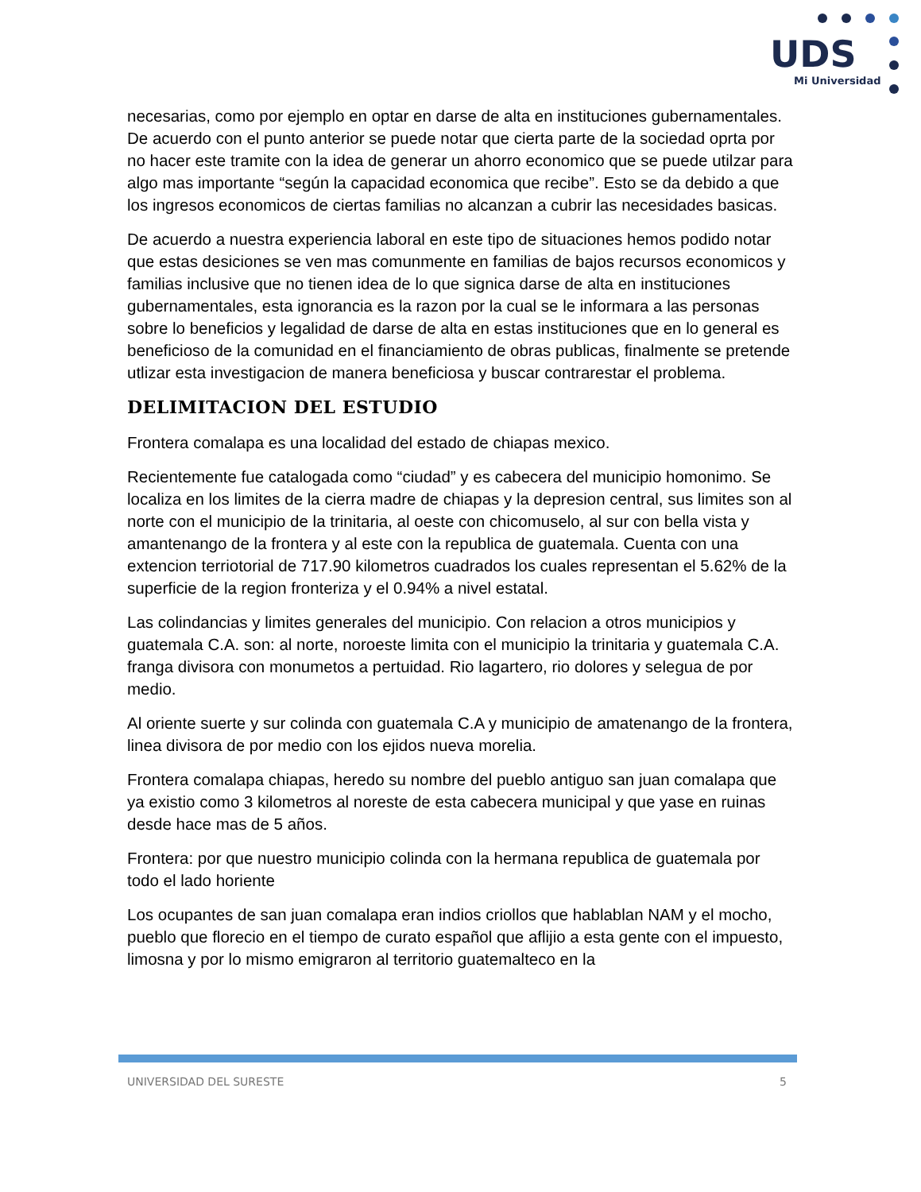UDS
Mi Universidad
necesarias, como por ejemplo en optar en darse de alta en instituciones gubernamentales. De acuerdo con el punto anterior se puede notar que cierta parte de la sociedad oprta por no hacer este tramite con la idea de generar un ahorro economico que se puede utilzar para algo mas importante “según la capacidad economica que recibe”. Esto se da debido a que los ingresos economicos de ciertas familias no alcanzan a cubrir las necesidades basicas.
De acuerdo a nuestra experiencia laboral en este tipo de situaciones hemos podido notar que estas desiciones se ven mas comunmente en familias de bajos recursos economicos y familias inclusive que no tienen idea de lo que signica darse de alta en instituciones gubernamentales, esta ignorancia es la razon por la cual se le informara a las personas sobre lo beneficios y legalidad de darse de alta en estas instituciones que en lo general es beneficioso de la comunidad en el financiamiento de obras publicas, finalmente se pretende utlizar esta investigacion de manera beneficiosa y buscar contrarestar el problema.
DELIMITACION DEL ESTUDIO
Frontera comalapa es una localidad del estado de chiapas mexico.
Recientemente fue catalogada como “ciudad” y es cabecera del municipio homonimo. Se localiza en los limites de la cierra madre de chiapas y la depresion central, sus limites son al norte con el municipio de la trinitaria, al oeste con chicomuselo, al sur con bella vista y amantenango de la frontera y al este con la republica de guatemala. Cuenta con una extencion terriotorial de 717.90 kilometros cuadrados los cuales representan el 5.62% de la superficie de la region fronteriza y el 0.94% a nivel estatal.
Las colindancias y limites generales del municipio. Con relacion a otros municipios y guatemala C.A. son: al norte, noroeste limita con el municipio la trinitaria y guatemala C.A. franga divisora con monumetos a pertuidad. Rio lagartero, rio dolores y selegua de por medio.
Al oriente suerte y sur colinda con guatemala C.A y municipio de amatenango de la frontera, linea divisora de por medio con los ejidos nueva morelia.
Frontera comalapa chiapas, heredo su nombre del pueblo antiguo san juan comalapa que ya existio como 3 kilometros al noreste de esta cabecera municipal y que yase en ruinas desde hace mas de 5 años.
Frontera: por que nuestro municipio colinda con la hermana republica de guatemala por todo el lado horiente
Los ocupantes de san juan comalapa eran indios criollos que hablablan NAM y el mocho, pueblo que florecio en el tiempo de curato español que aflijio a esta gente con el impuesto, limosna y por lo mismo emigraron al territorio guatemalteco en la
UNIVERSIDAD DEL SURESTE 5